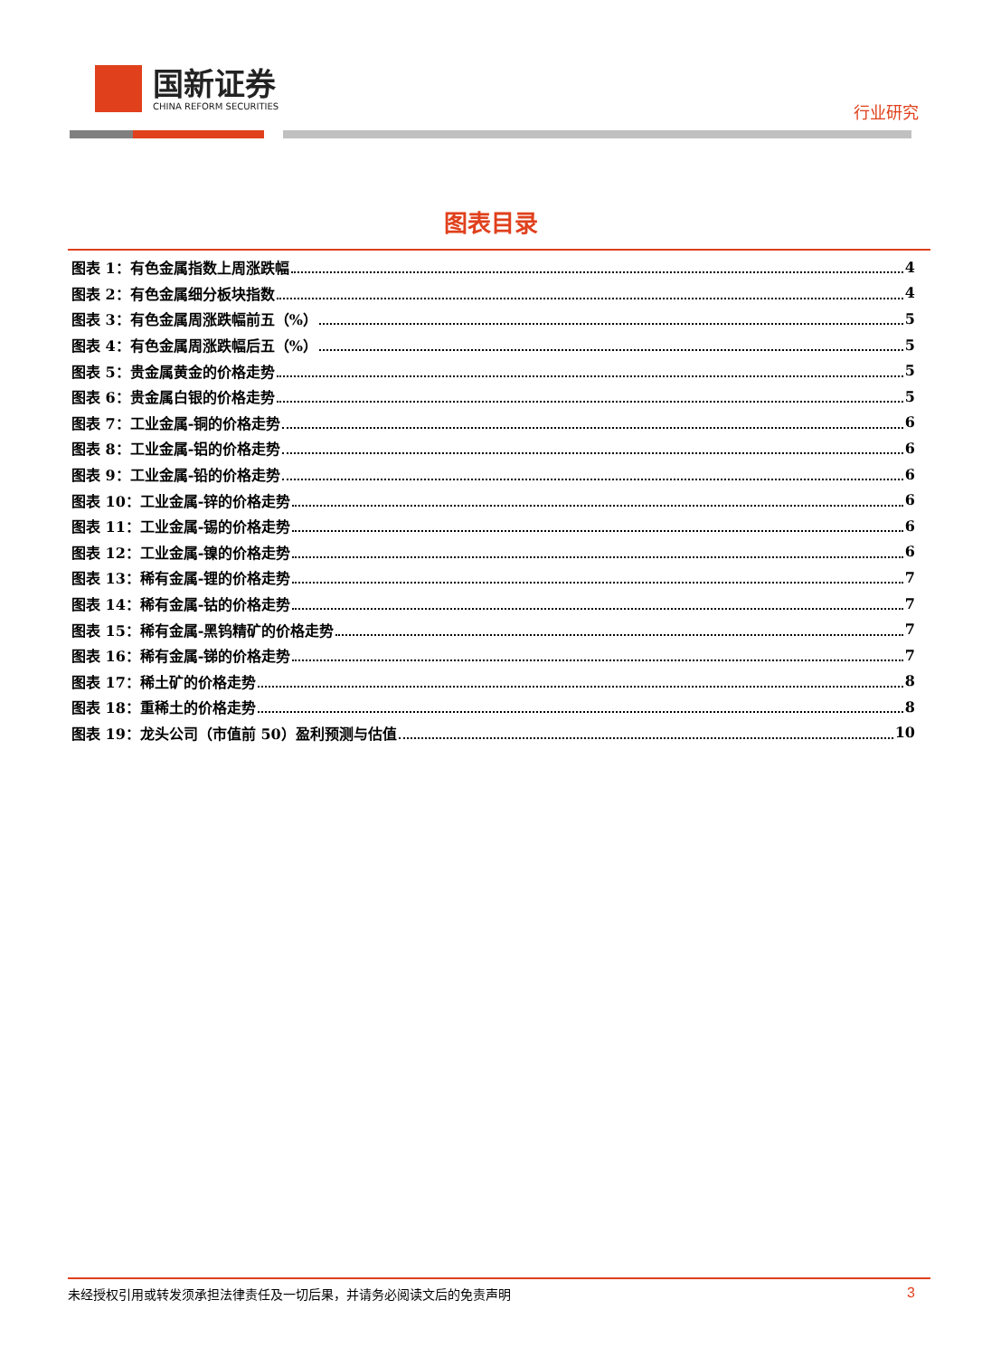国新证券
CHINA REFORM SECURITIES
行业研究
图表目录
图表 1：有色金属指数上周涨跌幅 4
图表 2：有色金属细分板块指数 4
图表 3：有色金属周涨跌幅前五（%） 5
图表 4：有色金属周涨跌幅后五（%） 5
图表 5：贵金属黄金的价格走势 5
图表 6：贵金属白银的价格走势 5
图表 7：工业金属-铜的价格走势 6
图表 8：工业金属-铝的价格走势 6
图表 9：工业金属-铅的价格走势 6
图表 10：工业金属-锌的价格走势 6
图表 11：工业金属-锡的价格走势 6
图表 12：工业金属-镍的价格走势 6
图表 13：稀有金属-锂的价格走势 7
图表 14：稀有金属-钴的价格走势 7
图表 15：稀有金属-黑钨精矿的价格走势 7
图表 16：稀有金属-锑的价格走势 7
图表 17：稀土矿的价格走势 8
图表 18：重稀土的价格走势 8
图表 19：龙头公司（市值前 50）盈利预测与估值 10
未经授权引用或转发须承担法律责任及一切后果，并请务必阅读文后的免责声明 3